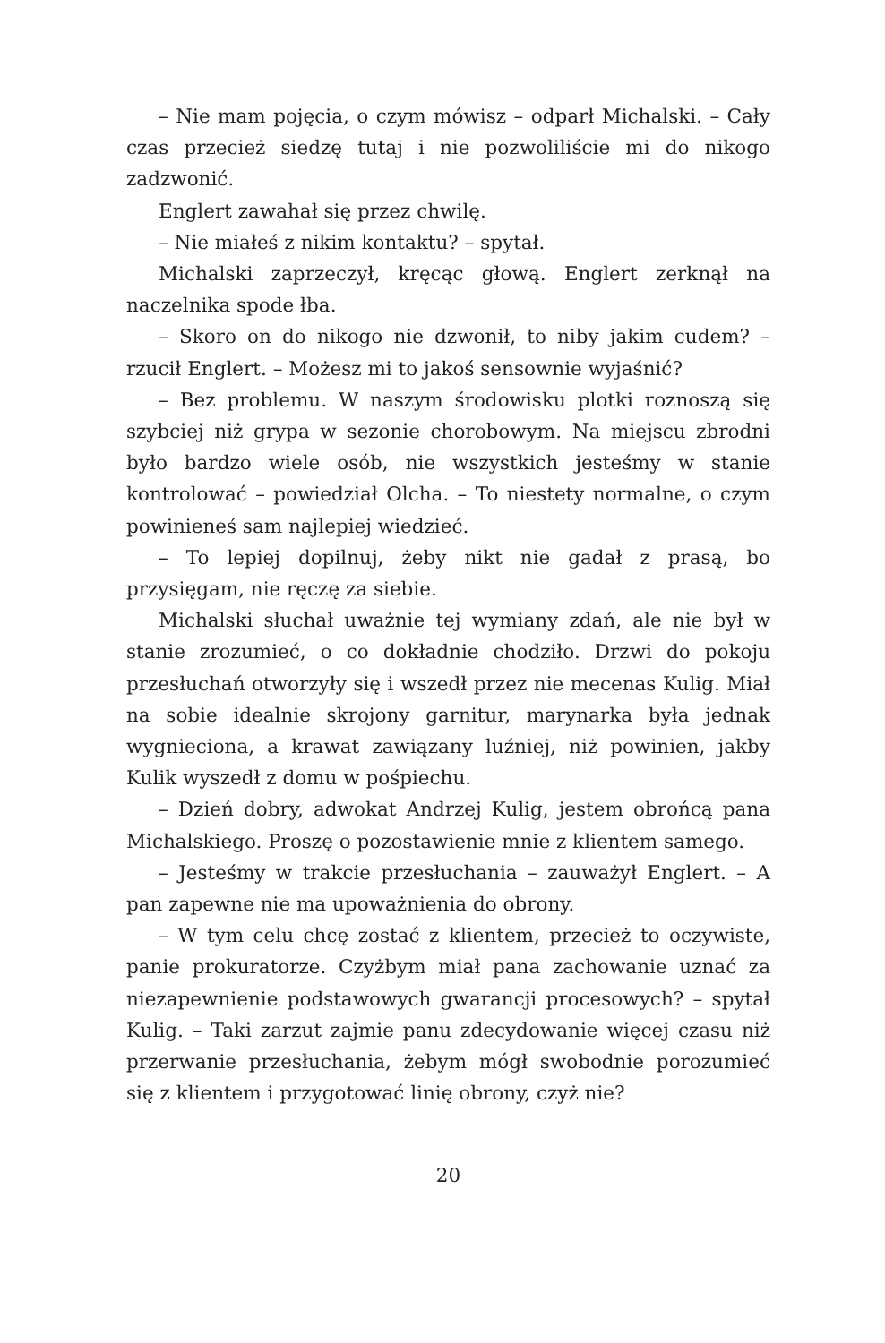– Nie mam pojęcia, o czym mówisz – odparł Michalski. – Cały czas przecież siedzę tutaj i nie pozwoliliście mi do nikogo zadzwonić.
Englert zawahał się przez chwilę.
– Nie miałeś z nikim kontaktu? – spytał.
Michalski zaprzeczył, kręcąc głową. Englert zerknął na naczelnika spode łba.
– Skoro on do nikogo nie dzwonił, to niby jakim cudem? – rzucił Englert. – Możesz mi to jakoś sensownie wyjaśnić?
– Bez problemu. W naszym środowisku plotki roznoszą się szybciej niż grypa w sezonie chorobowym. Na miejscu zbrodni było bardzo wiele osób, nie wszystkich jesteśmy w stanie kontrolować – powiedział Olcha. – To niestety normalne, o czym powinieneś sam najlepiej wiedzieć.
– To lepiej dopilnuj, żeby nikt nie gadał z prasą, bo przysięgam, nie ręczę za siebie.
Michalski słuchał uważnie tej wymiany zdań, ale nie był w stanie zrozumieć, o co dokładnie chodziło. Drzwi do pokoju przesłuchań otworzyły się i wszedł przez nie mecenas Kulig. Miał na sobie idealnie skrojony garnitur, marynarka była jednak wygnieciona, a krawat zawiązany luźniej, niż powinien, jakby Kulik wyszedł z domu w pośpiechu.
– Dzień dobry, adwokat Andrzej Kulig, jestem obrońcą pana Michalskiego. Proszę o pozostawienie mnie z klientem samego.
– Jesteśmy w trakcie przesłuchania – zauważył Englert. – A pan zapewne nie ma upoważnienia do obrony.
– W tym celu chcę zostać z klientem, przecież to oczywiste, panie prokuratorze. Czyżbym miał pana zachowanie uznać za niezapewnienie podstawowych gwarancji procesowych? – spytał Kulig. – Taki zarzut zajmie panu zdecydowanie więcej czasu niż przerwanie przesłuchania, żebym mógł swobodnie porozumieć się z klientem i przygotować linię obrony, czyż nie?
20